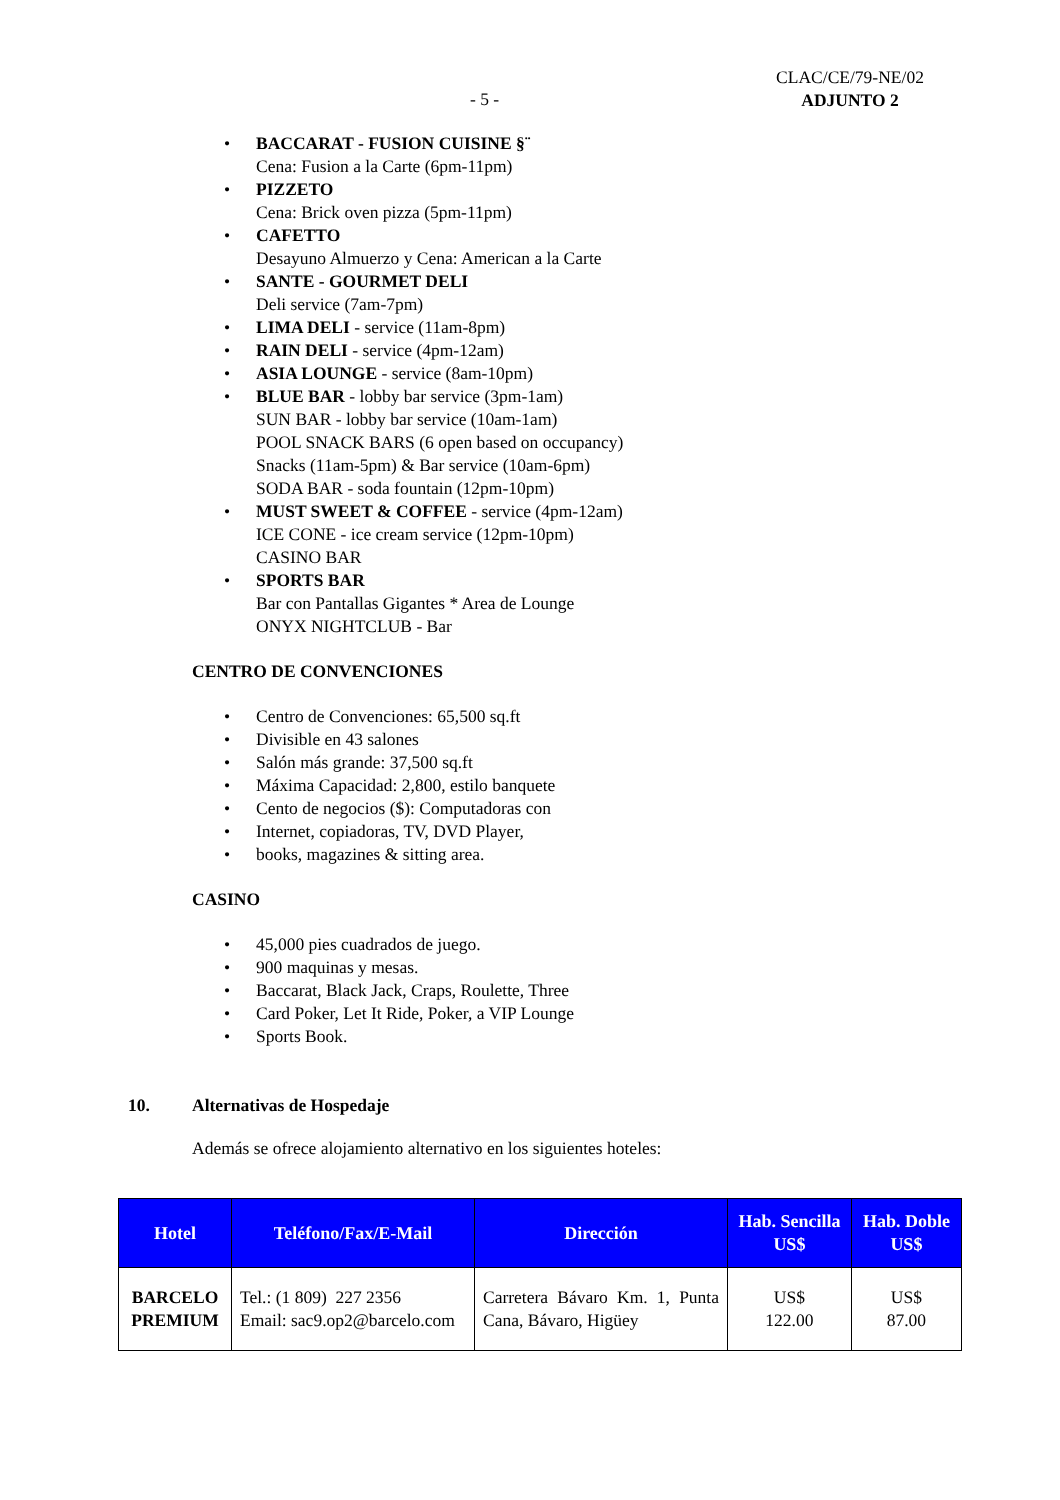- 5 -
CLAC/CE/79-NE/02
ADJUNTO 2
• BACCARAT - FUSION CUISINE §¨
Cena: Fusion a la Carte (6pm-11pm)
• PIZZETO
Cena: Brick oven pizza (5pm-11pm)
• CAFETTO
Desayuno Almuerzo y Cena: American a la Carte
• SANTE - GOURMET DELI
Deli service (7am-7pm)
• LIMA DELI - service (11am-8pm)
• RAIN DELI - service (4pm-12am)
• ASIA LOUNGE - service (8am-10pm)
• BLUE BAR - lobby bar service (3pm-1am)
SUN BAR - lobby bar service (10am-1am)
POOL SNACK BARS (6 open based on occupancy)
Snacks (11am-5pm) & Bar service (10am-6pm)
SODA BAR - soda fountain (12pm-10pm)
• MUST SWEET & COFFEE - service (4pm-12am)
ICE CONE - ice cream service (12pm-10pm)
CASINO BAR
• SPORTS BAR
Bar con Pantallas Gigantes * Area de Lounge
ONYX NIGHTCLUB - Bar
CENTRO DE CONVENCIONES
• Centro de Convenciones: 65,500 sq.ft
• Divisible en 43 salones
• Salón más grande: 37,500 sq.ft
• Máxima Capacidad: 2,800, estilo banquete
• Cento de negocios ($): Computadoras con
• Internet, copiadoras, TV, DVD Player,
• books, magazines & sitting area.
CASINO
• 45,000 pies cuadrados de juego.
• 900 maquinas y mesas.
• Baccarat, Black Jack, Craps, Roulette, Three
• Card Poker, Let It Ride, Poker, a VIP Lounge
• Sports Book.
10. Alternativas de Hospedaje
Además se ofrece alojamiento alternativo en los siguientes hoteles:
| Hotel | Teléfono/Fax/E-Mail | Dirección | Hab. Sencilla US$ | Hab. Doble US$ |
| --- | --- | --- | --- | --- |
| BARCELO PREMIUM | Tel.: (1 809) 227 2356 Email: sac9.op2@barcelo.com | Carretera Bávaro Km. 1, Punta Cana, Bávaro, Higüey | US$ 122.00 | US$ 87.00 |